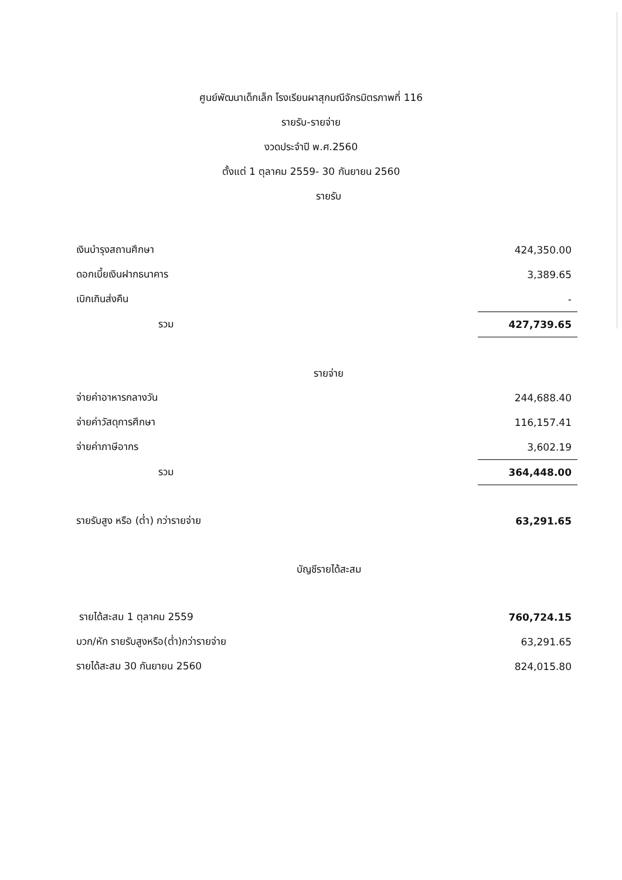ศูนย์พัฒนาเด็กเล็ก โรงเรียนผาสุกมณีจักรมิตรภาพที่ 116
รายรับ-รายจ่าย
งวดประจำปี พ.ศ.2560
ตั้งแต่ 1 ตุลาคม 2559- 30 กันยายน 2560
รายรับ
| เงินบำรุงสถานศึกษา | 424,350.00 |
| ดอกเบี้ยเงินฝากธนาคาร | 3,389.65 |
| เบิกเกินส่งคืน | - |
| รวม | 427,739.65 |
รายจ่าย
| จ่ายค่าอาหารกลางวัน | 244,688.40 |
| จ่ายค่าวัสดุการศึกษา | 116,157.41 |
| จ่ายค่าภาษีอากร | 3,602.19 |
| รวม | 364,448.00 |
| รายรับสูง หรือ (ต่ำ) กว่ารายจ่าย | 63,291.65 |
บัญชีรายได้สะสม
| รายได้สะสม 1 ตุลาคม 2559 | 760,724.15 |
| บวก/หัก รายรับสูงหรือ(ต่ำ)กว่ารายจ่าย | 63,291.65 |
| รายได้สะสม 30 กันยายน 2560 | 824,015.80 |